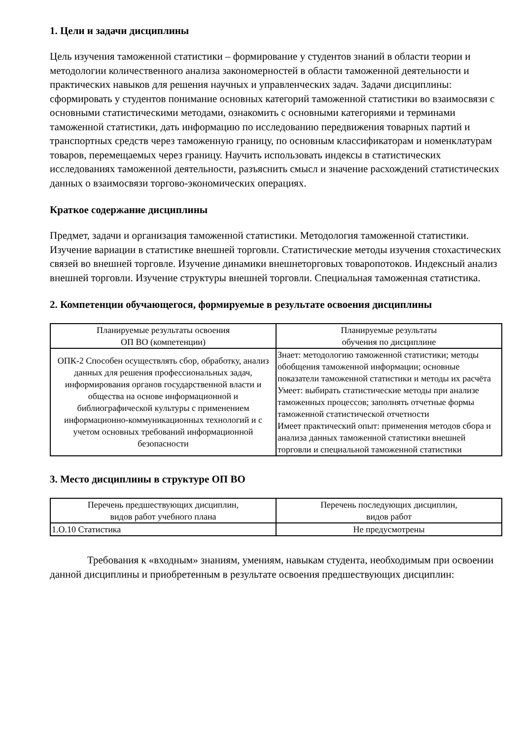1. Цели и задачи дисциплины
Цель изучения таможенной статистики – формирование у студентов знаний в области теории и методологии количественного анализа закономерностей в области таможенной деятельности и практических навыков для решения научных и управленческих задач. Задачи дисциплины: сформировать у студентов понимание основных категорий таможенной статистики во взаимосвязи с основными статистическими методами, ознакомить с основными категориями и терминами таможенной статистики, дать информацию по исследованию передвижения товарных партий и транспортных средств через таможенную границу, по основным классификаторам и номенклатурам товаров, перемещаемых через границу. Научить использовать индексы в статистических исследованиях таможенной деятельности, разъяснить смысл и значение расхождений статистических данных о взаимосвязи торгово-экономических операциях.
Краткое содержание дисциплины
Предмет, задачи и организация таможенной статистики. Методология таможенной статистики. Изучение вариации в статистике внешней торговли. Статистические методы изучения стохастических связей во внешней торговле. Изучение динамики внешнеторговых товаропотоков. Индексный анализ внешней торговли. Изучение структуры внешней торговли. Специальная таможенная статистика.
2. Компетенции обучающегося, формируемые в результате освоения дисциплины
| Планируемые результаты освоения ОП ВО (компетенции) | Планируемые результаты обучения по дисциплине |
| --- | --- |
| ОПК-2 Способен осуществлять сбор, обработку, анализ данных для решения профессиональных задач, информирования органов государственной власти и общества на основе информационной и библиографической культуры с применением информационно-коммуникационных технологий и с учетом основных требований информационной безопасности | Знает: методологию таможенной статистики; методы обобщения таможенной информации; основные показатели таможенной статистики и методы их расчёта Умеет: выбирать статистические методы при анализе таможенных процессов; заполнять отчетные формы таможенной статистической отчетности Имеет практический опыт: применения методов сбора и анализа данных таможенной статистики внешней торговли и специальной таможенной статистики |
3. Место дисциплины в структуре ОП ВО
| Перечень предшествующих дисциплин, видов работ учебного плана | Перечень последующих дисциплин, видов работ |
| --- | --- |
| 1.О.10 Статистика | Не предусмотрены |
Требования к «входным» знаниям, умениям, навыкам студента, необходимым при освоении данной дисциплины и приобретенным в результате освоения предшествующих дисциплин: